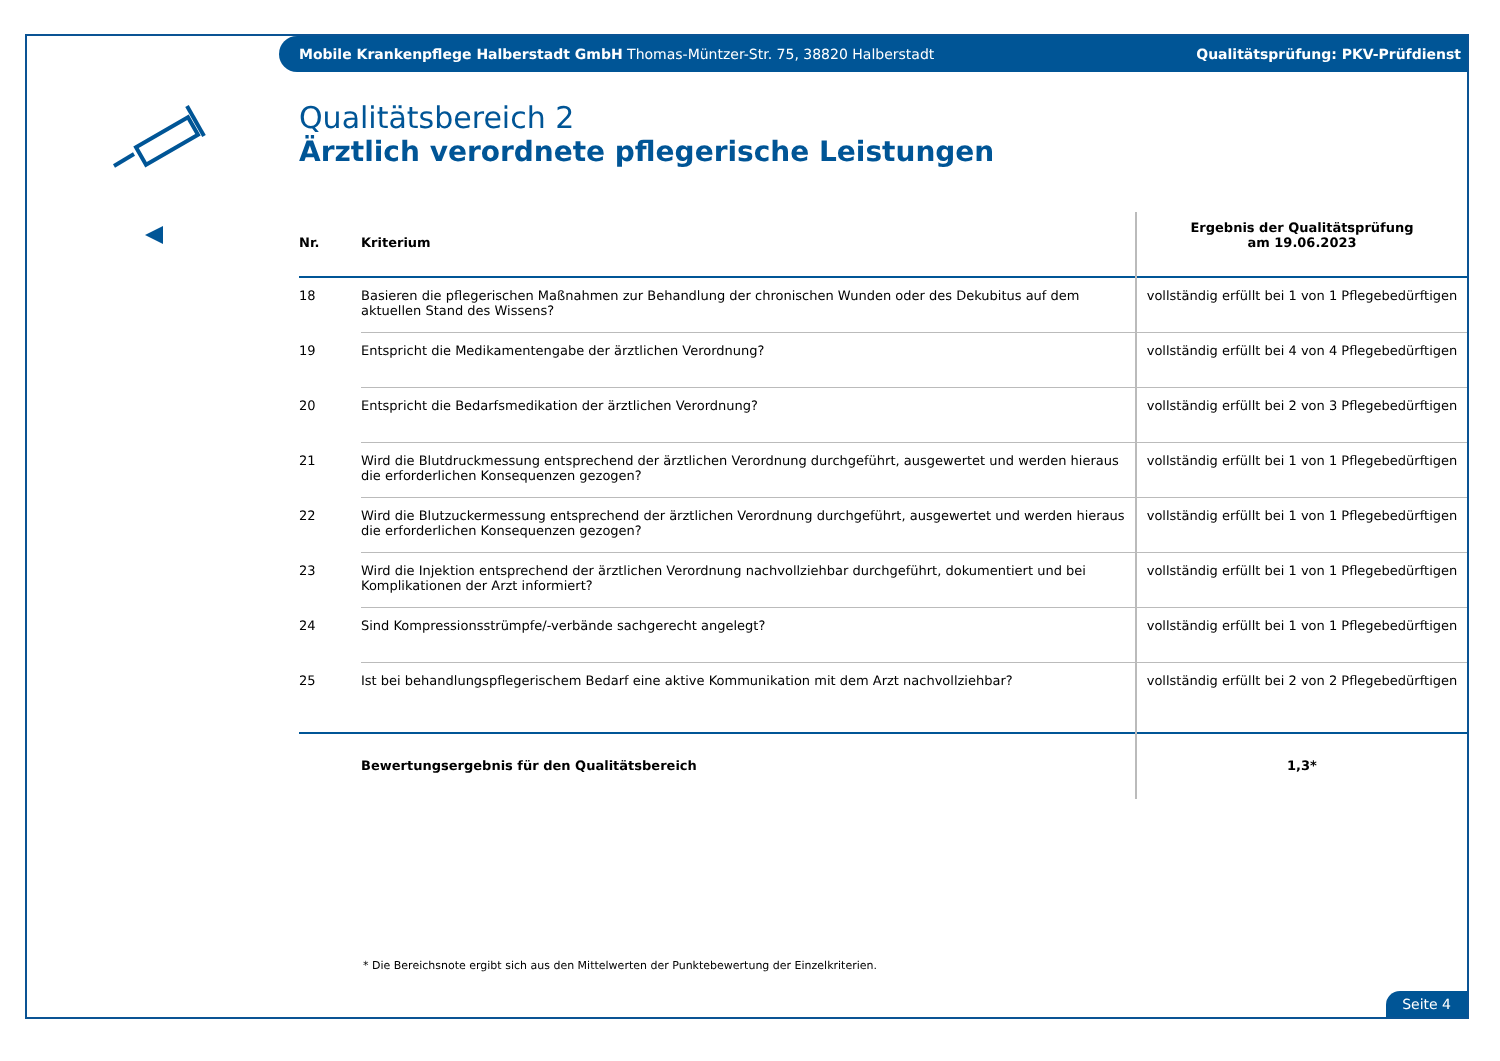Mobile Krankenpflege Halberstadt GmbH Thomas-Müntzer-Str. 75, 38820 Halberstadt Qualitätsprüfung: PKV-Prüfdienst
Qualitätsbereich 2
Ärztlich verordnete pflegerische Leistungen
| Nr. | Kriterium | Ergebnis der Qualitätsprüfung am 19.06.2023 |
| --- | --- | --- |
| 18 | Basieren die pflegerischen Maßnahmen zur Behandlung der chronischen Wunden oder des Dekubitus auf dem aktuellen Stand des Wissens? | vollständig erfüllt bei 1 von 1 Pflegebedürftigen |
| 19 | Entspricht die Medikamentengabe der ärztlichen Verordnung? | vollständig erfüllt bei 4 von 4 Pflegebedürftigen |
| 20 | Entspricht die Bedarfsmedikation der ärztlichen Verordnung? | vollständig erfüllt bei 2 von 3 Pflegebedürftigen |
| 21 | Wird die Blutdruckmessung entsprechend der ärztlichen Verordnung durchgeführt, ausgewertet und werden hieraus die erforderlichen Konsequenzen gezogen? | vollständig erfüllt bei 1 von 1 Pflegebedürftigen |
| 22 | Wird die Blutzuckermessung entsprechend der ärztlichen Verordnung durchgeführt, ausgewertet und werden hieraus die erforderlichen Konsequenzen gezogen? | vollständig erfüllt bei 1 von 1 Pflegebedürftigen |
| 23 | Wird die Injektion entsprechend der ärztlichen Verordnung nachvollziehbar durchgeführt, dokumentiert und bei Komplikationen der Arzt informiert? | vollständig erfüllt bei 1 von 1 Pflegebedürftigen |
| 24 | Sind Kompressionsstrümpfe/-verbände sachgerecht angelegt? | vollständig erfüllt bei 1 von 1 Pflegebedürftigen |
| 25 | Ist bei behandlungspflegerischem Bedarf eine aktive Kommunikation mit dem Arzt nachvollziehbar? | vollständig erfüllt bei 2 von 2 Pflegebedürftigen |
| | Bewertungsergebnis für den Qualitätsbereich | 1,3* |
* Die Bereichsnote ergibt sich aus den Mittelwerten der Punktebewertung der Einzelkriterien.
Seite 4